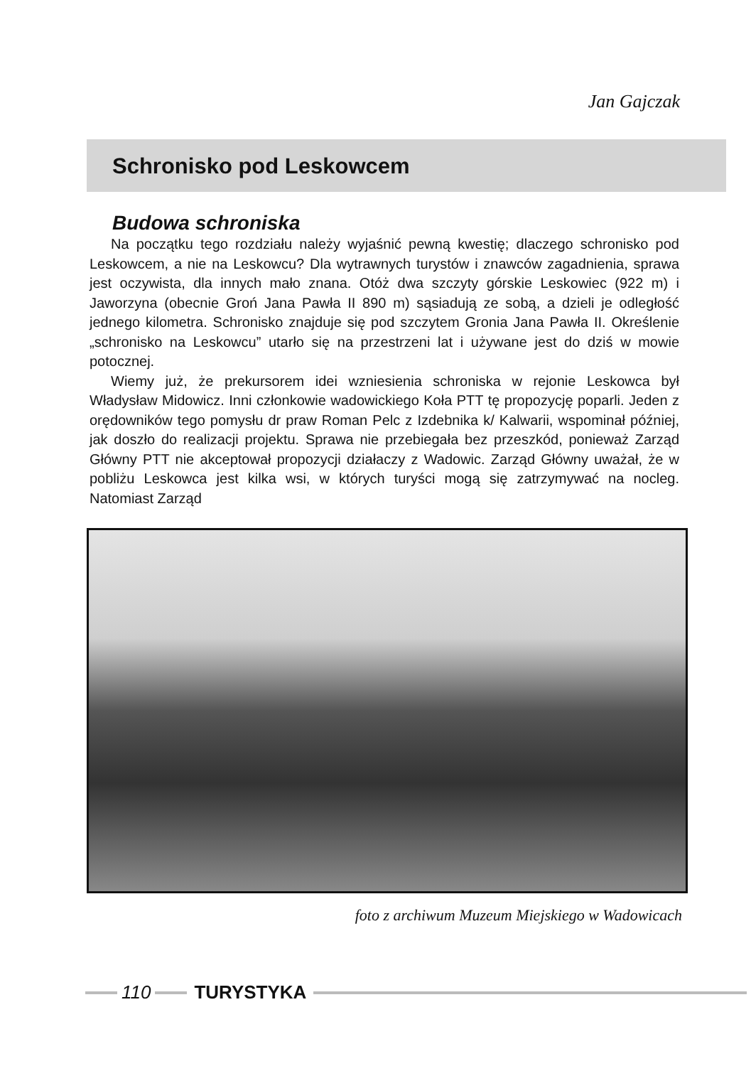Jan Gajczak
Schronisko pod Leskowcem
Budowa schroniska
Na początku tego rozdziału należy wyjaśnić pewną kwestię; dlaczego schronisko pod Leskowcem, a nie na Leskowcu? Dla wytrawnych turystów i znawców zagadnienia, sprawa jest oczywista, dla innych mało znana. Otóż dwa szczyty górskie Leskowiec (922 m) i Jaworzyna (obecnie Groń Jana Pawła II 890 m) sąsiadują ze sobą, a dzieli je odległość jednego kilometra. Schronisko znajduje się pod szczytem Gronia Jana Pawła II. Określenie „schronisko na Leskowcu” utarło się na przestrzeni lat i używane jest do dziś w mowie potocznej.
Wiemy już, że prekursorem idei wzniesienia schroniska w rejonie Leskowca był Władysław Midowicz. Inni członkowie wadowickiego Koła PTT tę propozycję poparli. Jeden z orędowników tego pomysłu dr praw Roman Pelc z Izdebnika k/ Kalwarii, wspominał później, jak doszło do realizacji projektu. Sprawa nie przebiegała bez przeszkód, ponieważ Zarząd Główny PTT nie akceptował propozycji działaczy z Wadowic. Zarząd Główny uważał, że w pobliżu Leskowca jest kilka wsi, w których turyści mogą się zatrzymywać na nocleg. Natomiast Zarząd
foto z archiwum Muzeum Miejskiego w Wadowicach
110 TURYSTYKA